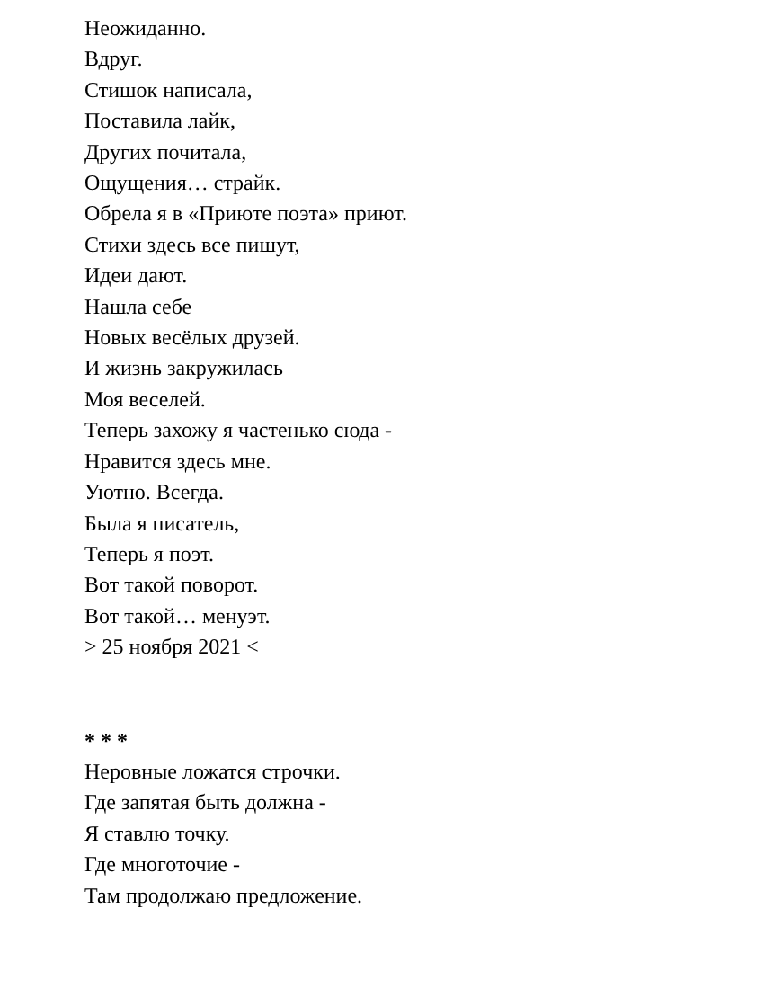Неожиданно.
Вдруг.
Стишок написала,
Поставила лайк,
Других почитала,
Ощущения… страйк.
Обрела я в «Приюте поэта» приют.
Стихи здесь все пишут,
Идеи дают.
Нашла себе
Новых весёлых друзей.
И жизнь закружилась
Моя веселей.
Теперь захожу я частенько сюда -
Нравится здесь мне.
Уютно. Всегда.
Была я писатель,
Теперь я поэт.
Вот такой поворот.
Вот такой… менуэт.
> 25 ноября 2021 <
* * *
Неровные ложатся строчки.
Где запятая быть должна -
Я ставлю точку.
Где многоточие -
Там продолжаю предложение.